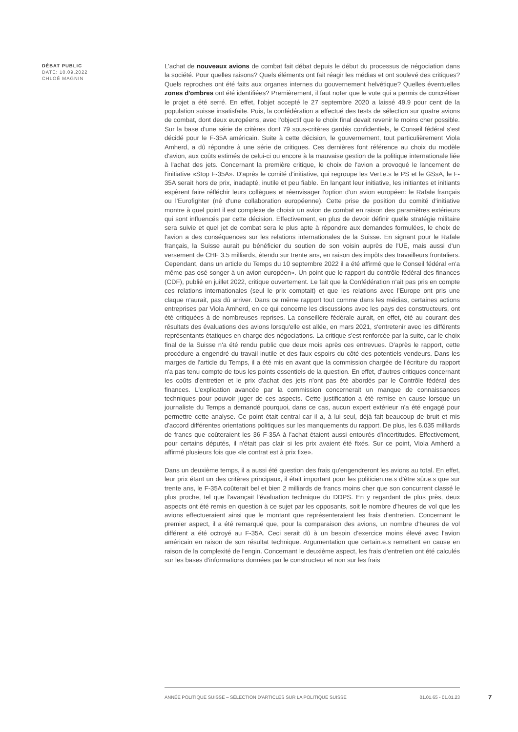DÉBAT PUBLIC
DATE: 10.09.2022
CHLOÉ MAGNIN
L'achat de nouveaux avions de combat fait débat depuis le début du processus de négociation dans la société. Pour quelles raisons? Quels éléments ont fait réagir les médias et ont soulevé des critiques? Quels reproches ont été faits aux organes internes du gouvernement helvétique? Quelles éventuelles zones d'ombres ont été identifiées? Premièrement, il faut noter que le vote qui a permis de concrétiser le projet a été serré. En effet, l'objet accepté le 27 septembre 2020 a laissé 49.9 pour cent de la population suisse insatisfaite. Puis, la confédération a effectué des tests de sélection sur quatre avions de combat, dont deux européens, avec l'objectif que le choix final devait revenir le moins cher possible. Sur la base d'une série de critères dont 79 sous-critères gardés confidentiels, le Conseil fédéral s'est décidé pour le F-35A américain. Suite à cette décision, le gouvernement, tout particulièrement Viola Amherd, a dû répondre à une série de critiques. Ces dernières font référence au choix du modèle d'avion, aux coûts estimés de celui-ci ou encore à la mauvaise gestion de la politique internationale liée à l'achat des jets. Concernant la première critique, le choix de l'avion a provoqué le lancement de l'initiative «Stop F-35A». D'après le comité d'initiative, qui regroupe les Vert.e.s le PS et le GSsA, le F-35A serait hors de prix, inadapté, inutile et peu fiable. En lançant leur initiative, les initiantes et initiants espèrent faire réfléchir leurs collègues et réenvisager l'option d'un avion européen: le Rafale français ou l'Eurofighter (né d'une collaboration européenne). Cette prise de position du comité d'initiative montre à quel point il est complexe de choisir un avion de combat en raison des paramètres extérieurs qui sont influencés par cette décision. Effectivement, en plus de devoir définir quelle stratégie militaire sera suivie et quel jet de combat sera le plus apte à répondre aux demandes formulées, le choix de l'avion a des conséquences sur les relations internationales de la Suisse. En signant pour le Rafale français, la Suisse aurait pu bénéficier du soutien de son voisin auprès de l'UE, mais aussi d'un versement de CHF 3.5 milliards, étendu sur trente ans, en raison des impôts des travailleurs frontaliers. Cependant, dans un article du Temps du 10 septembre 2022 il a été affirmé que le Conseil fédéral «n'a même pas osé songer à un avion européen». Un point que le rapport du contrôle fédéral des finances (CDF), publié en juillet 2022, critique ouvertement. Le fait que la Confédération n'ait pas pris en compte ces relations internationales (seul le prix comptait) et que les relations avec l'Europe ont pris une claque n'aurait, pas dû arriver. Dans ce même rapport tout comme dans les médias, certaines actions entreprises par Viola Amherd, en ce qui concerne les discussions avec les pays des constructeurs, ont été critiquées à de nombreuses reprises. La conseillère fédérale aurait, en effet, été au courant des résultats des évaluations des avions lorsqu'elle est allée, en mars 2021, s'entretenir avec les différents représentants étatiques en charge des négociations. La critique s'est renforcée par la suite, car le choix final de la Suisse n'a été rendu public que deux mois après ces entrevues. D'après le rapport, cette procédure a engendré du travail inutile et des faux espoirs du côté des potentiels vendeurs. Dans les marges de l'article du Temps, il a été mis en avant que la commission chargée de l'écriture du rapport n'a pas tenu compte de tous les points essentiels de la question. En effet, d'autres critiques concernant les coûts d'entretien et le prix d'achat des jets n'ont pas été abordés par le Contrôle fédéral des finances. L'explication avancée par la commission concernerait un manque de connaissances techniques pour pouvoir juger de ces aspects. Cette justification a été remise en cause lorsque un journaliste du Temps a demandé pourquoi, dans ce cas, aucun expert extérieur n'a été engagé pour permettre cette analyse. Ce point était central car il a, à lui seul, déjà fait beaucoup de bruit et mis d'accord différentes orientations politiques sur les manquements du rapport. De plus, les 6.035 milliards de francs que coûteraient les 36 F-35A à l'achat étaient aussi entourés d'incertitudes. Effectivement, pour certains députés, il n'était pas clair si les prix avaient été fixés. Sur ce point, Viola Amherd a affirmé plusieurs fois que «le contrat est à prix fixe».
Dans un deuxième temps, il a aussi été question des frais qu'engendreront les avions au total. En effet, leur prix étant un des critères principaux, il était important pour les politicien.ne.s d'être sûr.e.s que sur trente ans, le F-35A coûterait bel et bien 2 milliards de francs moins cher que son concurrent classé le plus proche, tel que l'avançait l'évaluation technique du DDPS. En y regardant de plus près, deux aspects ont été remis en question à ce sujet par les opposants, soit le nombre d'heures de vol que les avions effectueraient ainsi que le montant que représenteraient les frais d'entretien. Concernant le premier aspect, il a été remarqué que, pour la comparaison des avions, un nombre d'heures de vol différent a été octroyé au F-35A. Ceci serait dû à un besoin d'exercice moins élevé avec l'avion américain en raison de son résultat technique. Argumentation que certain.e.s remettent en cause en raison de la complexité de l'engin. Concernant le deuxième aspect, les frais d'entretien ont été calculés sur les bases d'informations données par le constructeur et non sur les frais
ANNÉE POLITIQUE SUISSE – SÉLECTION D'ARTICLES SUR LA POLITIQUE SUISSE 01.01.65 - 01.01.23
7